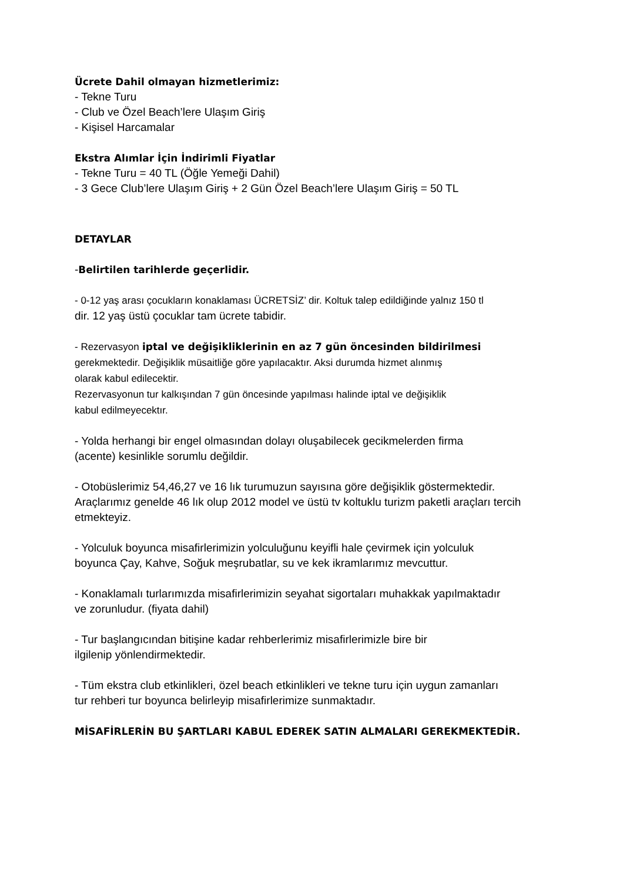Ücrete Dahil olmayan hizmetlerimiz:
- Tekne Turu
- Club ve Özel Beach’lere Ulaşım Giriş
- Kişisel Harcamalar
Ekstra Alımlar İçin İndirimli Fiyatlar
- Tekne Turu = 40 TL (Öğle Yemeği Dahil)
- 3 Gece Club’lere Ulaşım Giriş + 2 Gün Özel Beach’lere Ulaşım Giriş = 50 TL
DETAYLAR
-Belirtilen tarihlerde geçerlidir.
- 0-12 yaş arası çocukların konaklaması ÜCRETSİZ’ dir. Koltuk talep edildiğinde yalnız 150 tl
dir. 12 yaş üstü çocuklar tam ücrete tabidir.
- Rezervasyon iptal ve değişikliklerinin en az 7 gün öncesinden bildirilmesi
gerekmektedir. Değişiklik müsaitliğe göre yapılacaktır. Aksi durumda hizmet alınmış
olarak kabul edilecektir.
Rezervasyonun tur kalkışından 7 gün öncesinde yapılması halinde iptal ve değişiklik
kabul edilmeyecektır.
- Yolda herhangi bir engel olmasından dolayı oluşabilecek gecikmelerden firma
(acente) kesinlikle sorumlu değildir.
- Otobüslerimiz 54,46,27 ve 16 lık turumuzun sayısına göre değişiklik göstermektedir.
Araçlarımız genelde 46 lık olup 2012 model ve üstü tv koltuklu turizm paketli araçları tercih
etmekteyiz.
- Yolculuk boyunca misafirlerimizin yolculuğunu keyifli hale çevirmek için yolculuk
boyunca Çay, Kahve, Soğuk meşrubatlar, su ve kek ikramlarımız mevcuttur.
- Konaklamalı turlarımızda misafirlerimizin seyahat sigortaları muhakkak yapılmaktadır
ve zorunludur. (fiyata dahil)
- Tur başlangıcından bitişine kadar rehberlerimiz misafirlerimizle bire bir
ilgilenip yönlendirmektedir.
- Tüm ekstra club etkinlikleri, özel beach etkinlikleri ve tekne turu için uygun zamanları
tur rehberi tur boyunca belirleyip misafirlerimize sunmaktadır.
MİSAFİRLERİN BU ŞARTLARI KABUL EDEREK SATIN ALMALARI GEREKMEKTEDİR.